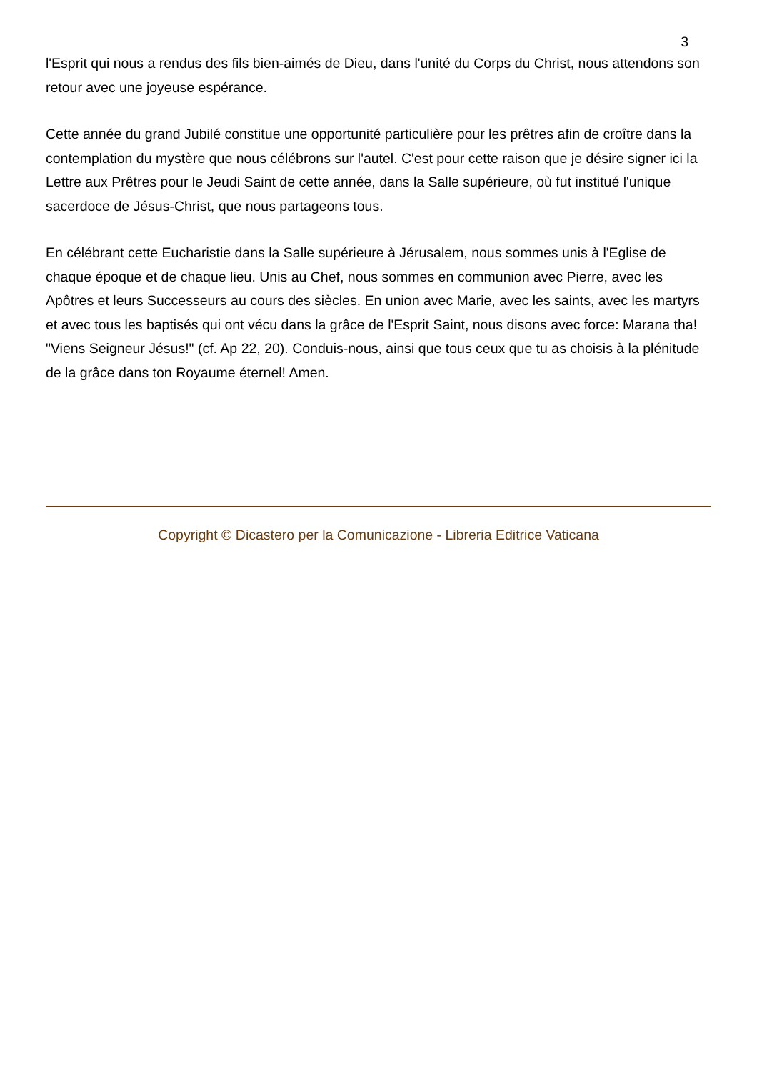3
l'Esprit qui nous a rendus des fils bien-aimés de Dieu, dans l'unité du Corps du Christ, nous attendons son retour avec une joyeuse espérance.
Cette année du grand Jubilé constitue une opportunité particulière pour les prêtres afin de croître dans la contemplation du mystère que nous célébrons sur l'autel. C'est pour cette raison que je désire signer ici la Lettre aux Prêtres pour le Jeudi Saint de cette année, dans la Salle supérieure, où fut institué l'unique sacerdoce de Jésus-Christ, que nous partageons tous.
En célébrant cette Eucharistie dans la Salle supérieure à Jérusalem, nous sommes unis à l'Eglise de chaque époque et de chaque lieu. Unis au Chef, nous sommes en communion avec Pierre, avec les Apôtres et leurs Successeurs au cours des siècles. En union avec Marie, avec les saints, avec les martyrs et avec tous les baptisés qui ont vécu dans la grâce de l'Esprit Saint, nous disons avec force: Marana tha! "Viens Seigneur Jésus!" (cf. Ap 22, 20). Conduis-nous, ainsi que tous ceux que tu as choisis à la plénitude de la grâce dans ton Royaume éternel! Amen.
Copyright © Dicastero per la Comunicazione - Libreria Editrice Vaticana